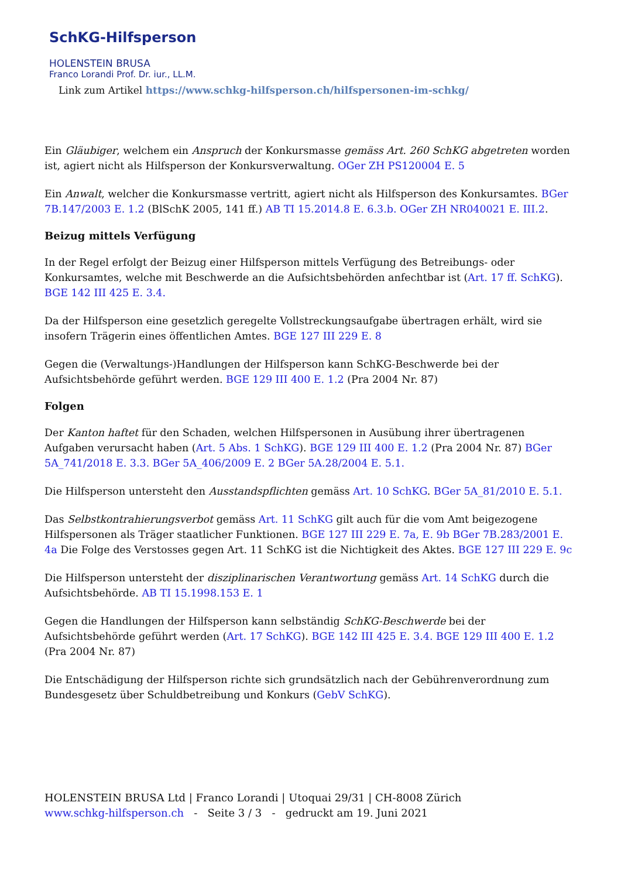SchKG-Hilfsperson
HOLENSTEIN BRUSA
Franco Lorandi Prof. Dr. iur., LL.M.
Link zum Artikel https://www.schkg-hilfsperson.ch/hilfspersonen-im-schkg/
Ein Gläubiger, welchem ein Anspruch der Konkursmasse gemäss Art. 260 SchKG abgetreten worden ist, agiert nicht als Hilfsperson der Konkursverwaltung. OGer ZH PS120004 E. 5
Ein Anwalt, welcher die Konkursmasse vertritt, agiert nicht als Hilfsperson des Konkursamtes. BGer 7B.147/2003 E. 1.2 (BlSchK 2005, 141 ff.) AB TI 15.2014.8 E. 6.3.b. OGer ZH NR040021 E. III.2.
Beizug mittels Verfügung
In der Regel erfolgt der Beizug einer Hilfsperson mittels Verfügung des Betreibungs- oder Konkursamtes, welche mit Beschwerde an die Aufsichtsbehörden anfechtbar ist (Art. 17 ff. SchKG). BGE 142 III 425 E. 3.4.
Da der Hilfsperson eine gesetzlich geregelte Vollstreckungsaufgabe übertragen erhält, wird sie insofern Trägerin eines öffentlichen Amtes. BGE 127 III 229 E. 8
Gegen die (Verwaltungs-)Handlungen der Hilfsperson kann SchKG-Beschwerde bei der Aufsichtsbehörde geführt werden. BGE 129 III 400 E. 1.2 (Pra 2004 Nr. 87)
Folgen
Der Kanton haftet für den Schaden, welchen Hilfspersonen in Ausübung ihrer übertragenen Aufgaben verursacht haben (Art. 5 Abs. 1 SchKG). BGE 129 III 400 E. 1.2 (Pra 2004 Nr. 87) BGer 5A_741/2018 E. 3.3. BGer 5A_406/2009 E. 2 BGer 5A.28/2004 E. 5.1.
Die Hilfsperson untersteht den Ausstandspflichten gemäss Art. 10 SchKG. BGer 5A_81/2010 E. 5.1.
Das Selbstkontrahierungsverbot gemäss Art. 11 SchKG gilt auch für die vom Amt beigezogene Hilfspersonen als Träger staatlicher Funktionen. BGE 127 III 229 E. 7a, E. 9b BGer 7B.283/2001 E. 4a Die Folge des Verstosses gegen Art. 11 SchKG ist die Nichtigkeit des Aktes. BGE 127 III 229 E. 9c
Die Hilfsperson untersteht der disziplinarischen Verantwortung gemäss Art. 14 SchKG durch die Aufsichtsbehörde. AB TI 15.1998.153 E. 1
Gegen die Handlungen der Hilfsperson kann selbständig SchKG-Beschwerde bei der Aufsichtsbehörde geführt werden (Art. 17 SchKG). BGE 142 III 425 E. 3.4. BGE 129 III 400 E. 1.2 (Pra 2004 Nr. 87)
Die Entschädigung der Hilfsperson richte sich grundsätzlich nach der Gebührenverordnung zum Bundesgesetz über Schuldbetreibung und Konkurs (GebV SchKG).
HOLENSTEIN BRUSA Ltd | Franco Lorandi | Utoquai 29/31 | CH-8008 Zürich
www.schkg-hilfsperson.ch - Seite 3 / 3 - gedruckt am 19. Juni 2021